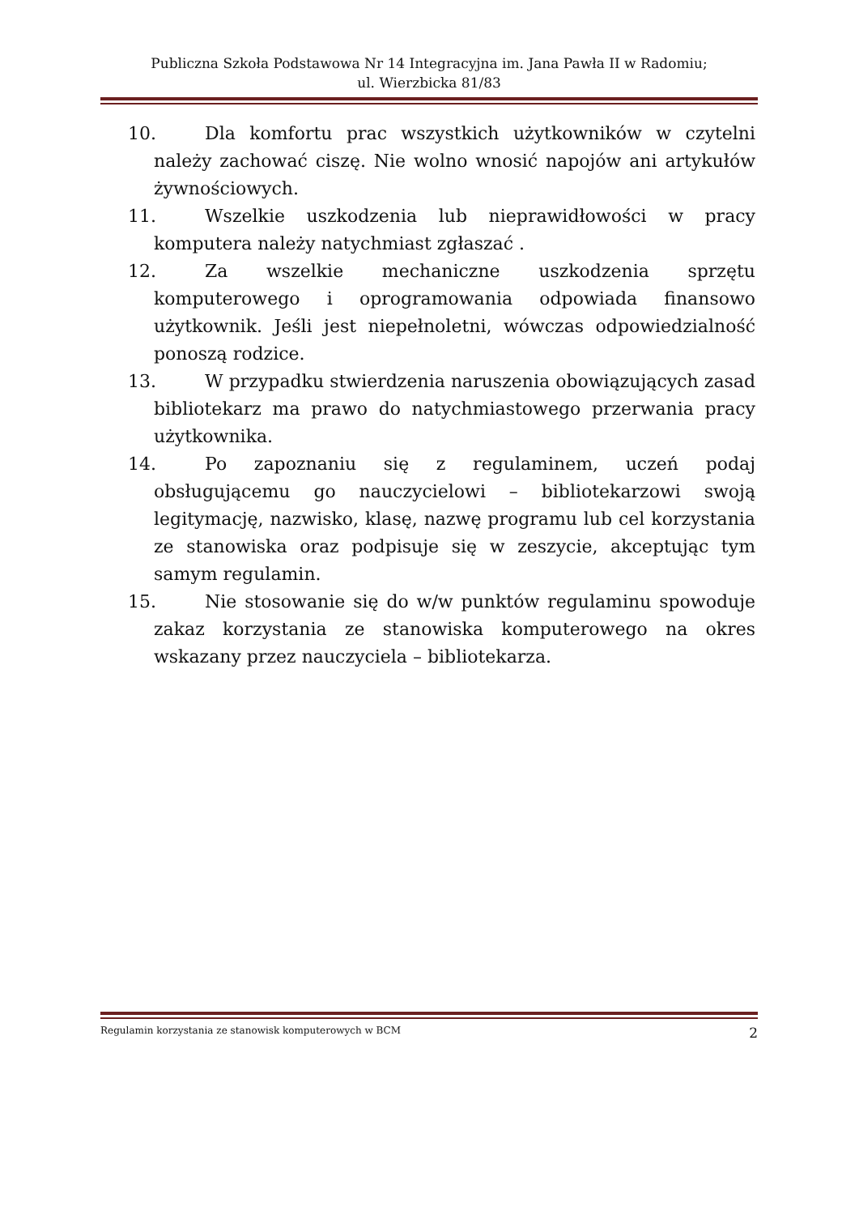Publiczna Szkoła Podstawowa Nr 14 Integracyjna im. Jana Pawła II w Radomiu;
ul. Wierzbicka 81/83
10. Dla komfortu prac wszystkich użytkowników w czytelni należy zachować ciszę. Nie wolno wnosić napojów ani artykułów żywnościowych.
11. Wszelkie uszkodzenia lub nieprawidłowości w pracy komputera należy natychmiast zgłaszać .
12. Za wszelkie mechaniczne uszkodzenia sprzętu komputerowego i oprogramowania odpowiada finansowo użytkownik. Jeśli jest niepełnoletni, wówczas odpowiedzialność ponoszą rodzice.
13. W przypadku stwierdzenia naruszenia obowiązujących zasad bibliotekarz ma prawo do natychmiastowego przerwania pracy użytkownika.
14. Po zapoznaniu się z regulaminem, uczeń podaj obsługującemu go nauczycielowi – bibliotekarzowi swoją legitymację, nazwisko, klasę, nazwę programu lub cel korzystania ze stanowiska oraz podpisuje się w zeszycie, akceptując tym samym regulamin.
15. Nie stosowanie się do w/w punktów regulaminu spowoduje zakaz korzystania ze stanowiska komputerowego na okres wskazany przez nauczyciela – bibliotekarza.
Regulamin korzystania ze stanowisk komputerowych w BCM 2